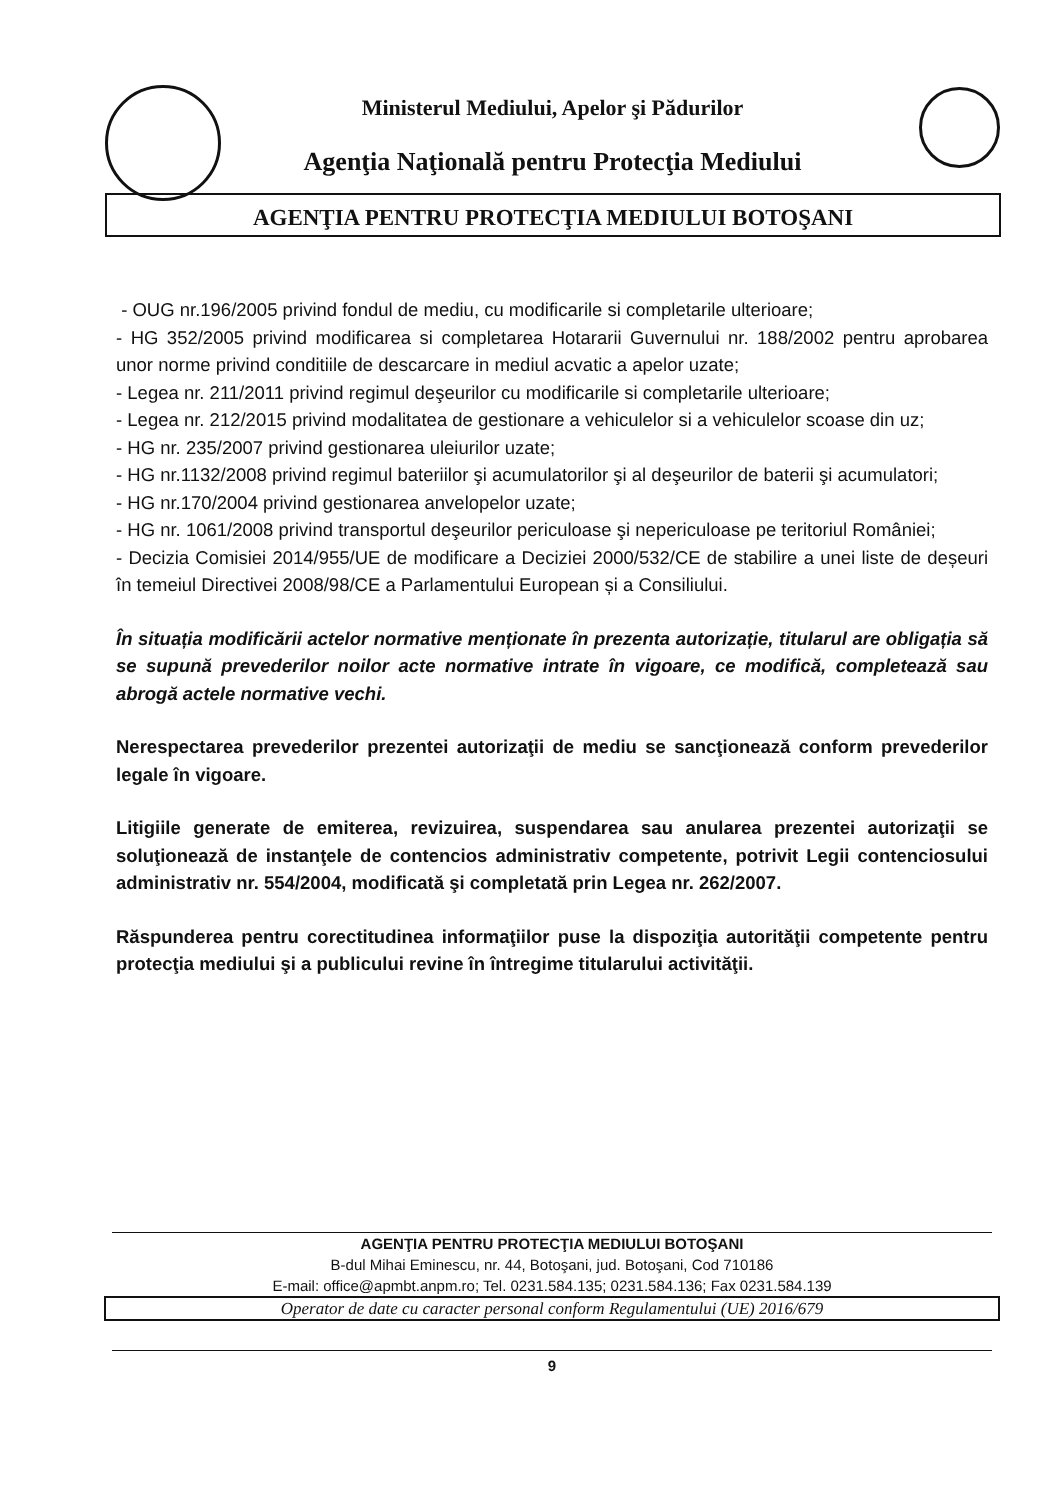Ministerul Mediului, Apelor şi Pădurilor
Agenţia Naţională pentru Protecţia Mediului
AGENŢIA PENTRU PROTECŢIA MEDIULUI BOTOŞANI
- OUG nr.196/2005 privind fondul de mediu, cu modificarile si completarile ulterioare;
- HG 352/2005 privind modificarea si completarea Hotararii Guvernului nr. 188/2002 pentru aprobarea unor norme privind conditiile de descarcare in mediul acvatic a apelor uzate;
- Legea nr. 211/2011 privind regimul deşeurilor cu modificarile si completarile ulterioare;
- Legea nr. 212/2015 privind modalitatea de gestionare a vehiculelor si a vehiculelor scoase din uz;
- HG nr. 235/2007 privind gestionarea uleiurilor uzate;
- HG nr.1132/2008 privind regimul bateriilor şi acumulatorilor şi al deşeurilor de baterii şi acumulatori;
- HG nr.170/2004 privind gestionarea anvelopelor uzate;
- HG nr. 1061/2008 privind transportul deşeurilor periculoase şi nepericuloase pe teritoriul României;
- Decizia Comisiei 2014/955/UE de modificare a Deciziei 2000/532/CE de stabilire a unei liste de deșeuri în temeiul Directivei 2008/98/CE a Parlamentului European și a Consiliului.
În situația modificării actelor normative menționate în prezenta autorizație, titularul are obligația să se supună prevederilor noilor acte normative intrate în vigoare, ce modifică, completează sau abrogă actele normative vechi.
Nerespectarea prevederilor prezentei autorizaţii de mediu se sancţionează conform prevederilor legale în vigoare.
Litigiile generate de emiterea, revizuirea, suspendarea sau anularea prezentei autorizaţii se soluţionează de instanţele de contencios administrativ competente, potrivit Legii contenciosului administrativ nr. 554/2004, modificată şi completată prin Legea nr. 262/2007.
Răspunderea pentru corectitudinea informaţiilor puse la dispoziţia autorităţii competente pentru protecţia mediului şi a publicului revine în întregime titularului activităţii.
AGENŢIA PENTRU PROTECŢIA MEDIULUI BOTOŞANI
B-dul Mihai Eminescu, nr. 44, Botoşani, jud. Botoşani, Cod 710186
E-mail: office@apmbt.anpm.ro; Tel. 0231.584.135; 0231.584.136; Fax 0231.584.139
Operator de date cu caracter personal conform Regulamentului (UE) 2016/679
9